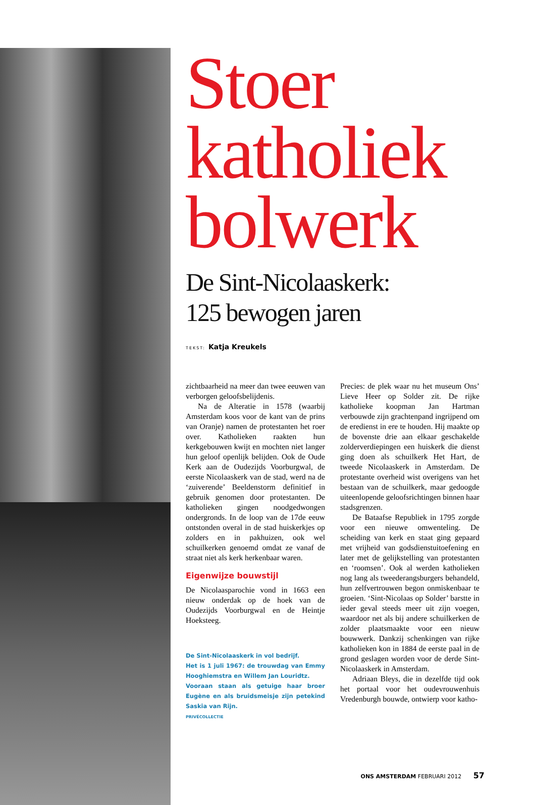Stoer
katholiek
bolwerk
De Sint-Nicolaaskerk:
125 bewogen jaren
TEKST: Katja Kreukels
zichtbaarheid na meer dan twee eeuwen van verborgen geloofsbelijdenis.
Na de Alteratie in 1578 (waarbij Amsterdam koos voor de kant van de prins van Oranje) namen de protestanten het roer over. Katholieken raakten hun kerkgebouwen kwijt en mochten niet langer hun geloof openlijk belijden. Ook de Oude Kerk aan de Oudezijds Voorburgwal, de eerste Nicolaaskerk van de stad, werd na de ‘zuiverende’ Beeldenstorm definitief in gebruik genomen door protestanten. De katholieken gingen noodgedwongen ondergronds. In de loop van de 17de eeuw ontstonden overal in de stad huiskerkjes op zolders en in pakhuizen, ook wel schuilkerken genoemd omdat ze vanaf de straat niet als kerk herkenbaar waren.
Eigenwijze bouwstijl
De Nicolaasparochie vond in 1663 een nieuw onderdak op de hoek van de Oudezijds Voorburgwal en de Heintje Hoeksteeg.
De Sint-Nicolaaskerk in vol bedrijf.
Het is 1 juli 1967: de trouwdag van Emmy Hooghiemstra en Willem Jan Louridtz.
Vooraan staan als getuige haar broer Eugène en als bruidsmeisje zijn petekind Saskia van Rijn.
PRIVÉCOLLECTIE
Precies: de plek waar nu het museum Ons’ Lieve Heer op Solder zit. De rijke katholieke koopman Jan Hartman verbouwde zijn grachtenpand ingrijpend om de eredienst in ere te houden. Hij maakte op de bovenste drie aan elkaar geschakelde zolderverdiepingen een huiskerk die dienst ging doen als schuilkerk Het Hart, de tweede Nicolaaskerk in Amsterdam. De protestante overheid wist overigens van het bestaan van de schuilkerk, maar gedoogde uiteenlopende geloofsrichtingen binnen haar stadsgrenzen.
De Bataafse Republiek in 1795 zorgde voor een nieuwe omwenteling. De scheiding van kerk en staat ging gepaard met vrijheid van godsdienstuitoefening en later met de gelijkstelling van protestanten en ‘roomsen’. Ook al werden katholieken nog lang als tweederangsburgers behandeld, hun zelfvertrouwen begon onmiskenbaar te groeien. ‘Sint-Nicolaas op Solder’ barstte in ieder geval steeds meer uit zijn voegen, waardoor net als bij andere schuilkerken de zolder plaatsmaakte voor een nieuw bouwwerk. Dankzij schenkingen van rijke katholieken kon in 1884 de eerste paal in de grond geslagen worden voor de derde Sint-Nicolaaskerk in Amsterdam.
Adriaan Bleys, die in dezelfde tijd ook het portaal voor het oudevrouwenhuis Vredenburgh bouwde, ontwierp voor katho-
ONS AMSTERDAM FEBRUARI 2012 57